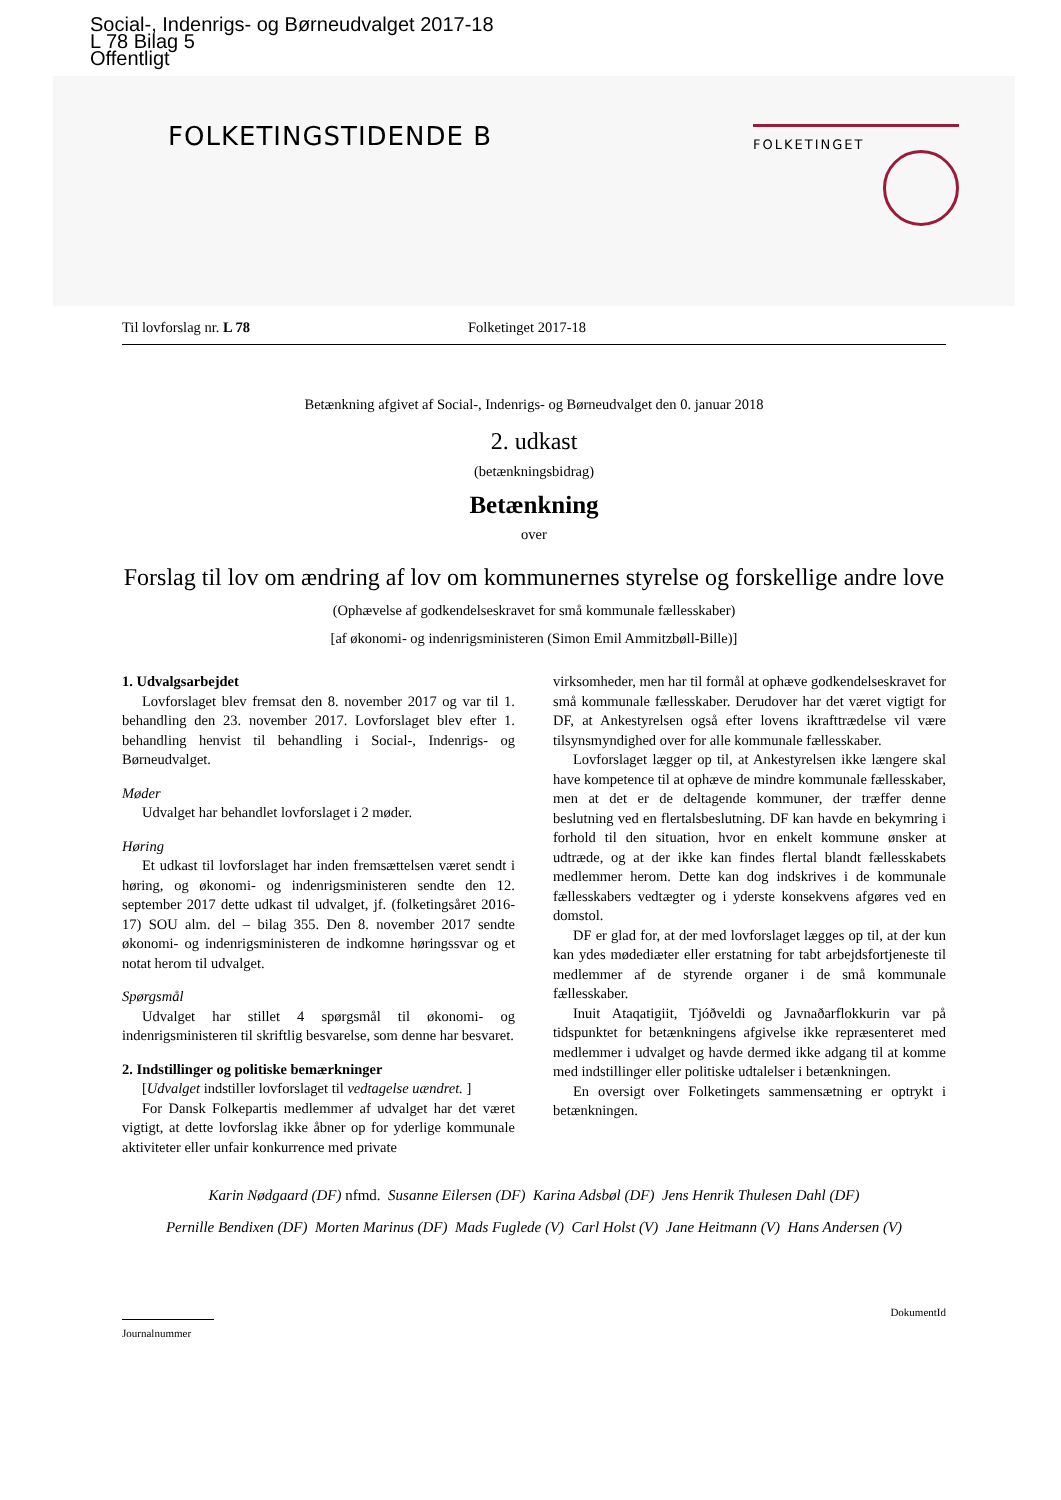Social-, Indenrigs- og Børneudvalget 2017-18
L 78 Bilag 5
Offentligt
FOLKETINGSTIDENDE B FOLKETINGET
Til lovforslag nr. L 78 Folketinget 2017-18
Betænkning afgivet af Social-, Indenrigs- og Børneudvalget den 0. januar 2018
2. udkast
(betænkningsbidrag)
Betænkning
over
Forslag til lov om ændring af lov om kommunernes styrelse og forskellige andre love
(Ophævelse af godkendelseskravet for små kommunale fællesskaber)
[af økonomi- og indenrigsministeren (Simon Emil Ammitzbøll-Bille)]
1. Udvalgsarbejdet
Lovforslaget blev fremsat den 8. november 2017 og var til 1. behandling den 23. november 2017. Lovforslaget blev efter 1. behandling henvist til behandling i Social-, Indenrigs- og Børneudvalget.
Møder
Udvalget har behandlet lovforslaget i 2 møder.
Høring
Et udkast til lovforslaget har inden fremsættelsen været sendt i høring, og økonomi- og indenrigsministeren sendte den 12. september 2017 dette udkast til udvalget, jf. (folketingsåret 2016-17) SOU alm. del – bilag 355. Den 8. november 2017 sendte økonomi- og indenrigsministeren de indkomne høringssvar og et notat herom til udvalget.
Spørgsmål
Udvalget har stillet 4 spørgsmål til økonomi- og indenrigsministeren til skriftlig besvarelse, som denne har besvaret.
2. Indstillinger og politiske bemærkninger
[Udvalget indstiller lovforslaget til vedtagelse uændret. ]
For Dansk Folkepartis medlemmer af udvalget har det været vigtigt, at dette lovforslag ikke åbner op for yderlige kommunale aktiviteter eller unfair konkurrence med private
virksomheder, men har til formål at ophæve godkendelseskravet for små kommunale fællesskaber. Derudover har det været vigtigt for DF, at Ankestyrelsen også efter lovens ikrafttrædelse vil være tilsynsmyndighed over for alle kommunale fællesskaber.
Lovforslaget lægger op til, at Ankestyrelsen ikke længere skal have kompetence til at ophæve de mindre kommunale fællesskaber, men at det er de deltagende kommuner, der træffer denne beslutning ved en flertalsbeslutning. DF kan havde en bekymring i forhold til den situation, hvor en enkelt kommune ønsker at udtræde, og at der ikke kan findes flertal blandt fællesskabets medlemmer herom. Dette kan dog indskrives i de kommunale fællesskabers vedtægter og i yderste konsekvens afgøres ved en domstol.
DF er glad for, at der med lovforslaget lægges op til, at der kun kan ydes mødediæter eller erstatning for tabt arbejdsfortjeneste til medlemmer af de styrende organer i de små kommunale fællesskaber.
Inuit Ataqatigiit, Tjóðveldi og Javnaðarflokkurin var på tidspunktet for betænkningens afgivelse ikke repræsenteret med medlemmer i udvalget og havde dermed ikke adgang til at komme med indstillinger eller politiske udtalelser i betænkningen.
En oversigt over Folketingets sammensætning er optrykt i betænkningen.
Karin Nødgaard (DF) nfmd. Susanne Eilersen (DF) Karina Adsbøl (DF) Jens Henrik Thulesen Dahl (DF)
Pernille Bendixen (DF) Morten Marinus (DF) Mads Fuglede (V) Carl Holst (V) Jane Heitmann (V) Hans Andersen (V)
Journalnummer
DokumentId